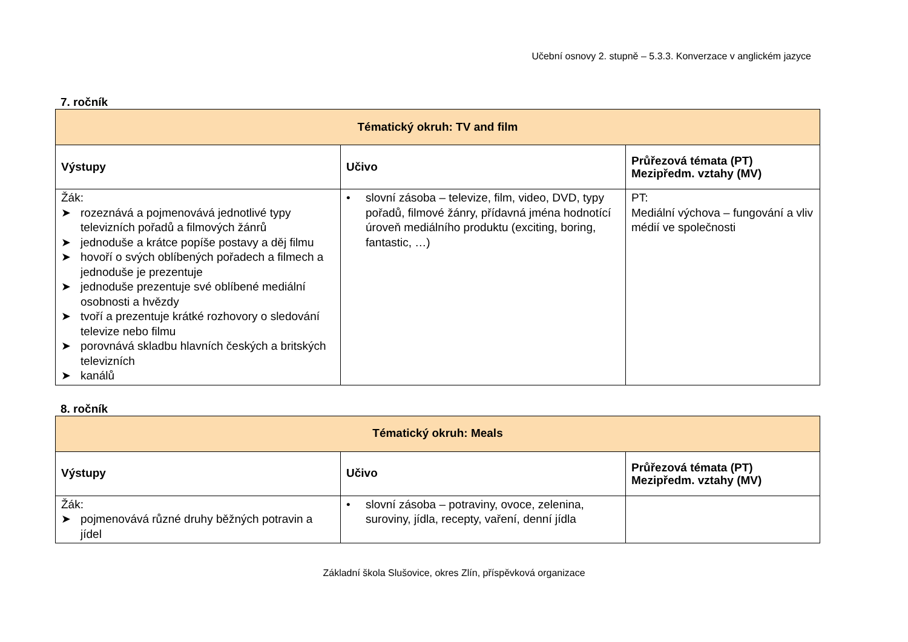Učební osnovy 2. stupně – 5.3.3. Konverzace v anglickém jazyce
7. ročník
| Tématický okruh: TV and film | | |
| --- | --- | --- |
| Výstupy | Učivo | Průřezová témata (PT) Mezipředm. vztahy (MV) |
| Žák: ➤ rozeznává a pojmenovává jednotlivé typy televizních pořadů a filmových žánrů ➤ jednoduše a krátce popíše postavy a děj filmu ➤ hovoří o svých oblíbených pořadech a filmech a jednoduše je prezentuje ➤ jednoduše prezentuje své oblíbené mediální osobnosti a hvězdy ➤ tvoří a prezentuje krátké rozhovory o sledování televize nebo filmu ➤ porovnává skladbu hlavních českých a britských televizních ➤ kanálů | • slovní zásoba – televize, film, video, DVD, typy pořadů, filmové žánry, přídavná jména hodnotící úroveň mediálního produktu (exciting, boring, fantastic, …) | PT: Mediální výchova – fungování a vliv médií ve společnosti |
8. ročník
| Tématický okruh: Meals | | |
| --- | --- | --- |
| Výstupy | Učivo | Průřezová témata (PT) Mezipředm. vztahy (MV) |
| Žák: ➤ pojmenovává různé druhy běžných potravin a jídel | • slovní zásoba – potraviny, ovoce, zelenina, suroviny, jídla, recepty, vaření, denní jídla | |
Základní škola Slušovice, okres Zlín, příspěvková organizace